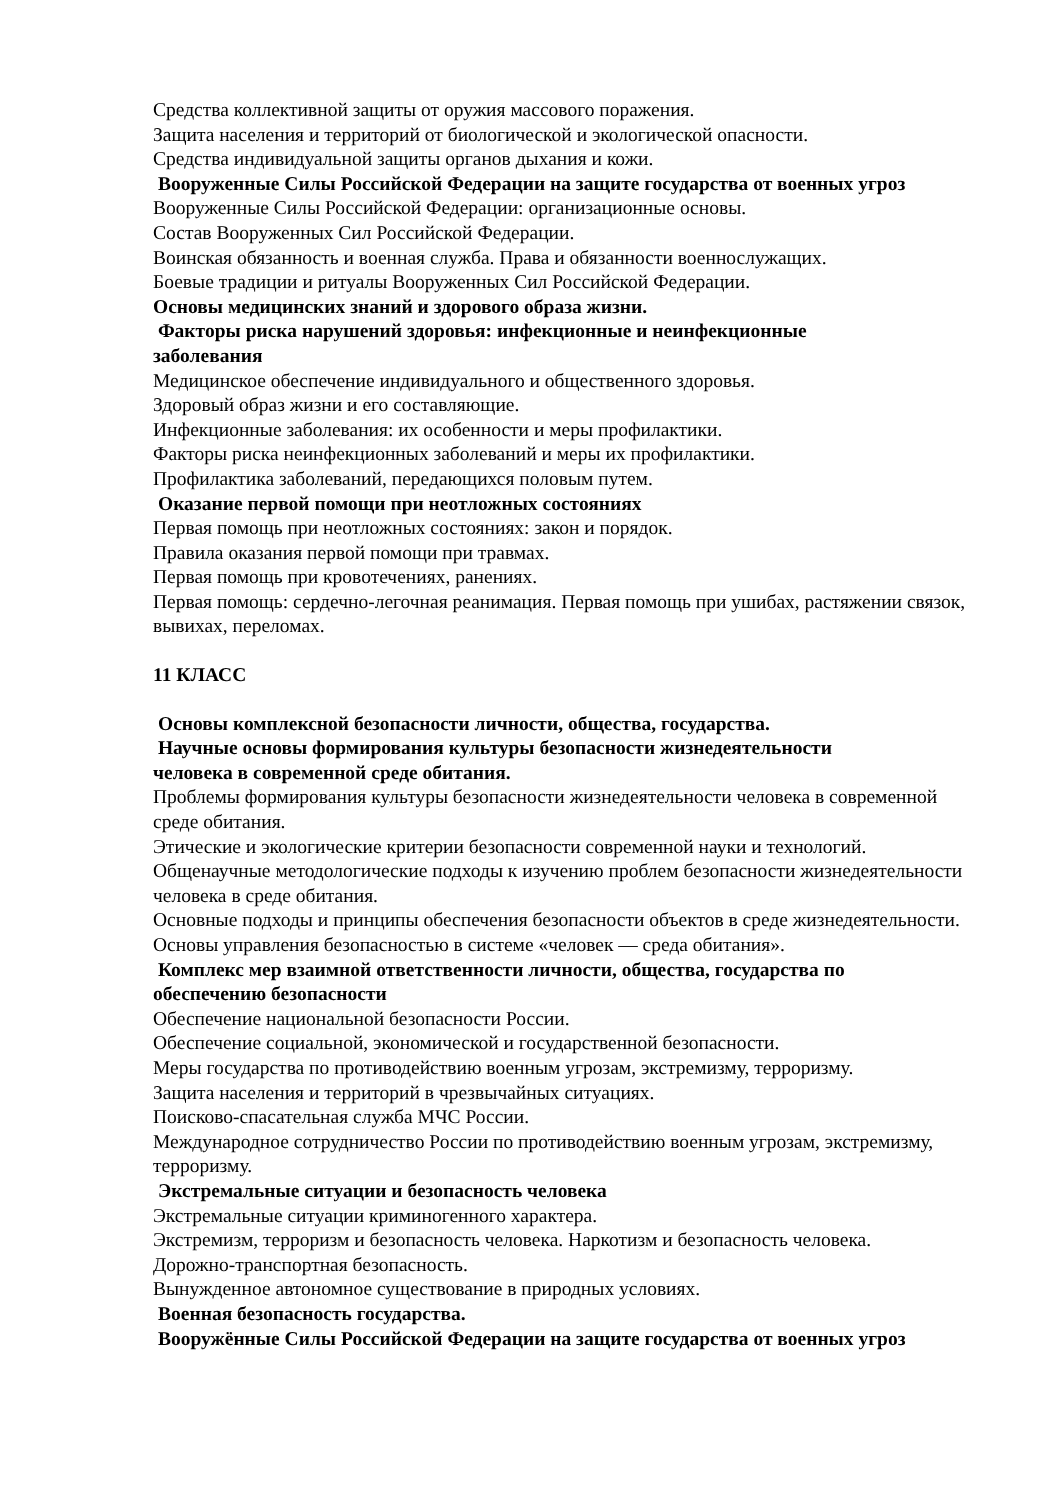Средства коллективной защиты от оружия массового поражения.
Защита населения и территорий от биологической и экологической опасности.
Средства индивидуальной защиты органов дыхания и кожи.
Вооруженные Силы Российской Федерации на защите государства от военных угроз
Вооруженные Силы Российской Федерации: организационные основы.
Состав Вооруженных Сил Российской Федерации.
Воинская обязанность и военная служба. Права и обязанности военнослужащих.
Боевые традиции и ритуалы Вооруженных Сил Российской Федерации.
Основы медицинских знаний и здорового образа жизни.
Факторы риска нарушений здоровья: инфекционные и неинфекционные
заболевания
Медицинское обеспечение индивидуального и общественного здоровья.
Здоровый образ жизни и его составляющие.
Инфекционные заболевания: их особенности и меры профилактики.
Факторы риска неинфекционных заболеваний и меры их профилактики.
Профилактика заболеваний, передающихся половым путем.
Оказание первой помощи при неотложных состояниях
Первая помощь при неотложных состояниях: закон и порядок.
Правила оказания первой помощи при травмах.
Первая помощь при кровотечениях, ранениях.
Первая помощь: сердечно-легочная реанимация. Первая помощь при ушибах, растяжении связок, вывихах, переломах.
11 КЛАСС
Основы комплексной безопасности личности, общества, государства.
Научные основы формирования культуры безопасности жизнедеятельности
человека в современной среде обитания.
Проблемы формирования культуры безопасности жизнедеятельности человека в современной среде обитания.
Этические и экологические критерии безопасности современной науки и технологий.
Общенаучные методологические подходы к изучению проблем безопасности жизнедеятельности человека в среде обитания.
Основные подходы и принципы обеспечения безопасности объектов в среде жизнедеятельности.
Основы управления безопасностью в системе «человек — среда обитания».
Комплекс мер взаимной ответственности личности, общества, государства по
обеспечению безопасности
Обеспечение национальной безопасности России.
Обеспечение социальной, экономической и государственной безопасности.
Меры государства по противодействию военным угрозам, экстремизму, терроризму.
Защита населения и территорий в чрезвычайных ситуациях.
Поисково-спасательная служба МЧС России.
Международное сотрудничество России по противодействию военным угрозам, экстремизму, терроризму.
Экстремальные ситуации и безопасность человека
Экстремальные ситуации криминогенного характера.
Экстремизм, терроризм и безопасность человека. Наркотизм и безопасность человека.
Дорожно-транспортная безопасность.
Вынужденное автономное существование в природных условиях.
Военная безопасность государства.
Вооружённые Силы Российской Федерации на защите государства от военных угроз